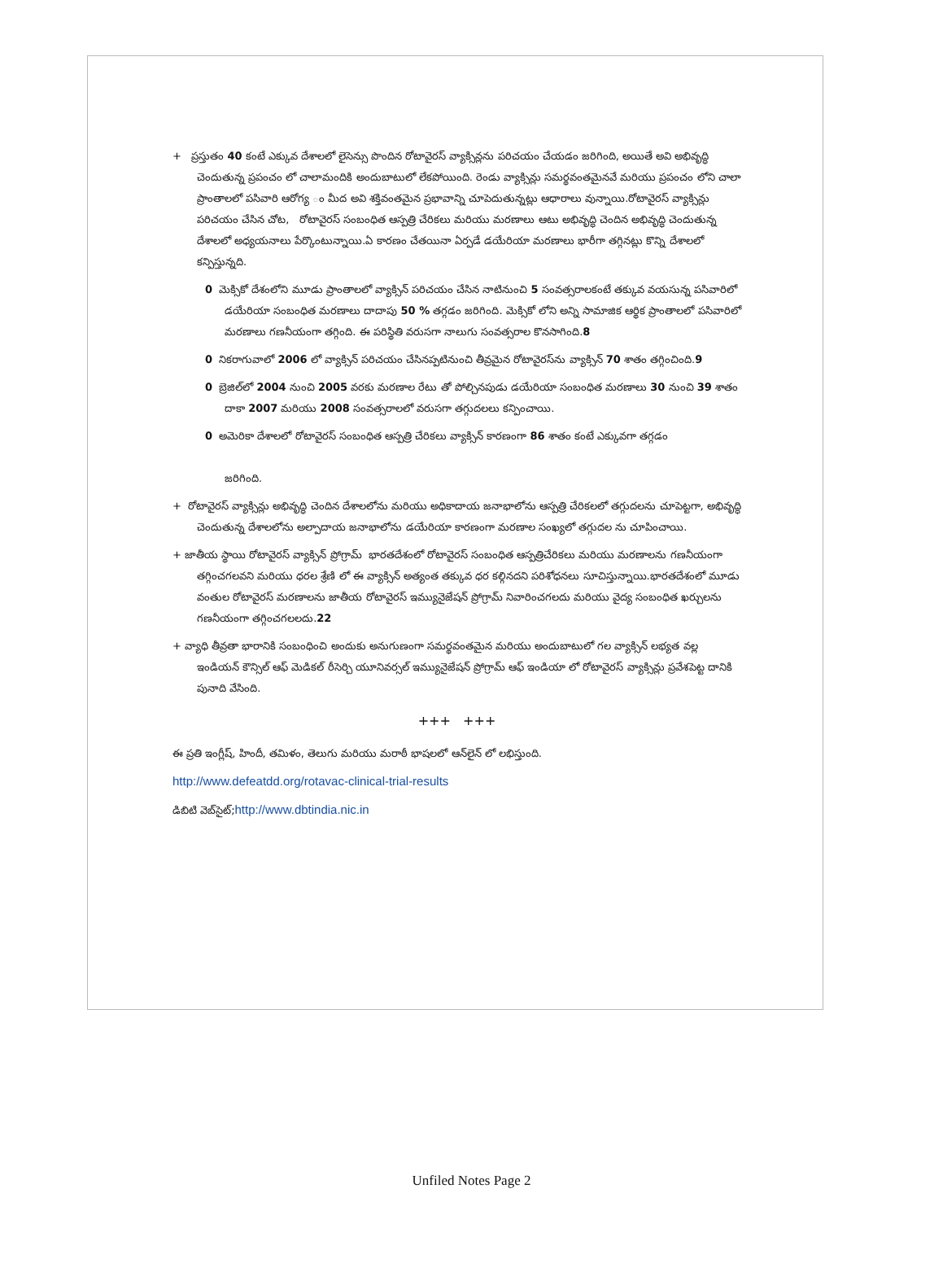+ ప్రస్తుతం 40 కంటే ఎక్కువ దేశాలలో లైసెన్సు పొందిన రోటావైరస్ వ్యాక్సిన్లను పరిచయం చేయడం జరిగింది, అయితే అవి అభివృద్ధి చెందుతున్న ప్రపంచం లో చాలామందికి అందుబాటులో లేకపోయింది. రెండు వ్యాక్సిన్లు సమర్థవంతమైనవే మరియు ప్రపంచం లోని చాలా ప్రాంతాలలో పసివారి ఆరోగ్య ం మీద అవి శక్తివంతమైన ప్రభావాన్ని చూపెదుతున్నట్లు ఆధారాలు వున్నాయి.రోటావైరస్ వ్యాక్సిన్లు పరిచయం చేసిన చోట, రోటావైరస్ సంబంధిత ఆస్పత్రి చేరికలు మరియు మరణాలు ఆటు అభివృద్ధి చెందిన అభివృద్ధి చెందుతున్న దేశాలలో అధ్యయనాలు పేర్కొంటున్నాయి.ఏ కారణం చేతయినా ఏర్పడే డయేరియా మరణాలు భారీగా తగ్గినట్లు కొన్ని దేశాలలో కన్పిస్తున్నది.
0 మెక్సికో దేశంలోని మూడు ప్రాంతాలలో వ్యాక్సిన్ పరిచయం చేసిన నాటినుంచి 5 సంవత్సరాలకంటే తక్కువ వయసున్న పసివారిలో డయేరియా సంబంధిత మరణాలు దాదాపు 50 % తగ్గడం జరిగింది. మెక్సికో లోని అన్ని సామాజిక ఆర్థిక ప్రాంతాలలో పసివారిలో మరణాలు గణనీయంగా తగ్గింది. ఈ పరిస్థితి వరుసగా నాలుగు సంవత్సరాల కొనసాగింది.8
0 నికరాగువాలో 2006 లో వ్యాక్సిన్ పరిచయం చేసినప్పటినుంచి తీవ్రమైన రోటావైరస్‌ను వ్యాక్సిన్ 70 శాతం తగ్గించింది.9
0 బ్రెజిల్‌లో 2004 నుంచి 2005 వరకు మరణాల రేటు తో పోల్చినపుడు డయేరియా సంబంధిత మరణాలు 30 నుంచి 39 శాతం దాకా 2007 మరియు 2008 సంవత్సరాలలో వరుసగా తగ్గుదలలు కన్పించాయి.
0 అమెరికా దేశాలలో రోటావైరస్ సంబంధిత ఆస్పత్రి చేరికలు వ్యాక్సిన్ కారణంగా 86 శాతం కంటే ఎక్కువగా తగ్గడం
జరిగింది.
+ రోటావైరస్ వ్యాక్సిన్లు అభివృద్ధి చెందిన దేశాలలోను మరియు అధికాదాయ జనాభాలోను ఆస్పత్రి చేరికలలో తగ్గుదలను చూపెట్టగా, అభివృద్ధి చెందుతున్న దేశాలలోను అల్పాదాయ జనాభాలోను డయేరియా కారణంగా మరణాల సంఖ్యలో తగ్గుదల ను చూపించాయి.
+ జాతీయ స్థాయి రోటావైరస్ వ్యాక్సిన్ ప్రోగ్రామ్ భారతదేశంలో రోటావైరస్ సంబంధిత ఆస్పత్రిచేరికలు మరియు మరణాలను గణనీయంగా తగ్గించగలవని మరియు ధరల శ్రేణి లో ఈ వ్యాక్సిన్ అత్యంత తక్కువ ధర కల్గినదని పరిశోధనలు సూచిస్తున్నాయి.భారతదేశంలో మూడు వంతుల రోటావైరస్ మరణాలను జాతీయ రోటావైరస్ ఇమ్యునైజేషన్ ప్రోగ్రామ్ నివారించగలదు మరియు వైద్య సంబంధిత ఖర్చులను గణనీయంగా తగ్గించగలలదు.22
+ వ్యాధి తీవ్రతా భారానికి సంబంధించి అందుకు అనుగుణంగా సమర్థవంతమైన మరియు అందుబాటులో గల వ్యాక్సిన్ లభ్యత వల్ల ఇండియన్ కౌన్సిల్ ఆఫ్ మెడికల్ రీసెర్చి యూనివర్సల్ ఇమ్యునైజేషన్ ప్రోగ్రామ్ ఆఫ్ ఇండియా లో రోటావైరస్ వ్యాక్సిన్లు ప్రవేశపెట్ట దానికి పునాది వేసింది.
+++ +++
ఈ ప్రతి ఇంగ్లీష్, హిందీ, తమిళం, తెలుగు మరియు మరాఠీ భాషలలో ఆన్‌లైన్ లో లభిస్తుంది.
http://www.defeatdd.org/rotavac-clinical-trial-results
డిబిటి వెబ్‌సైట్;http://www.dbtindia.nic.in
Unfiled Notes Page 2